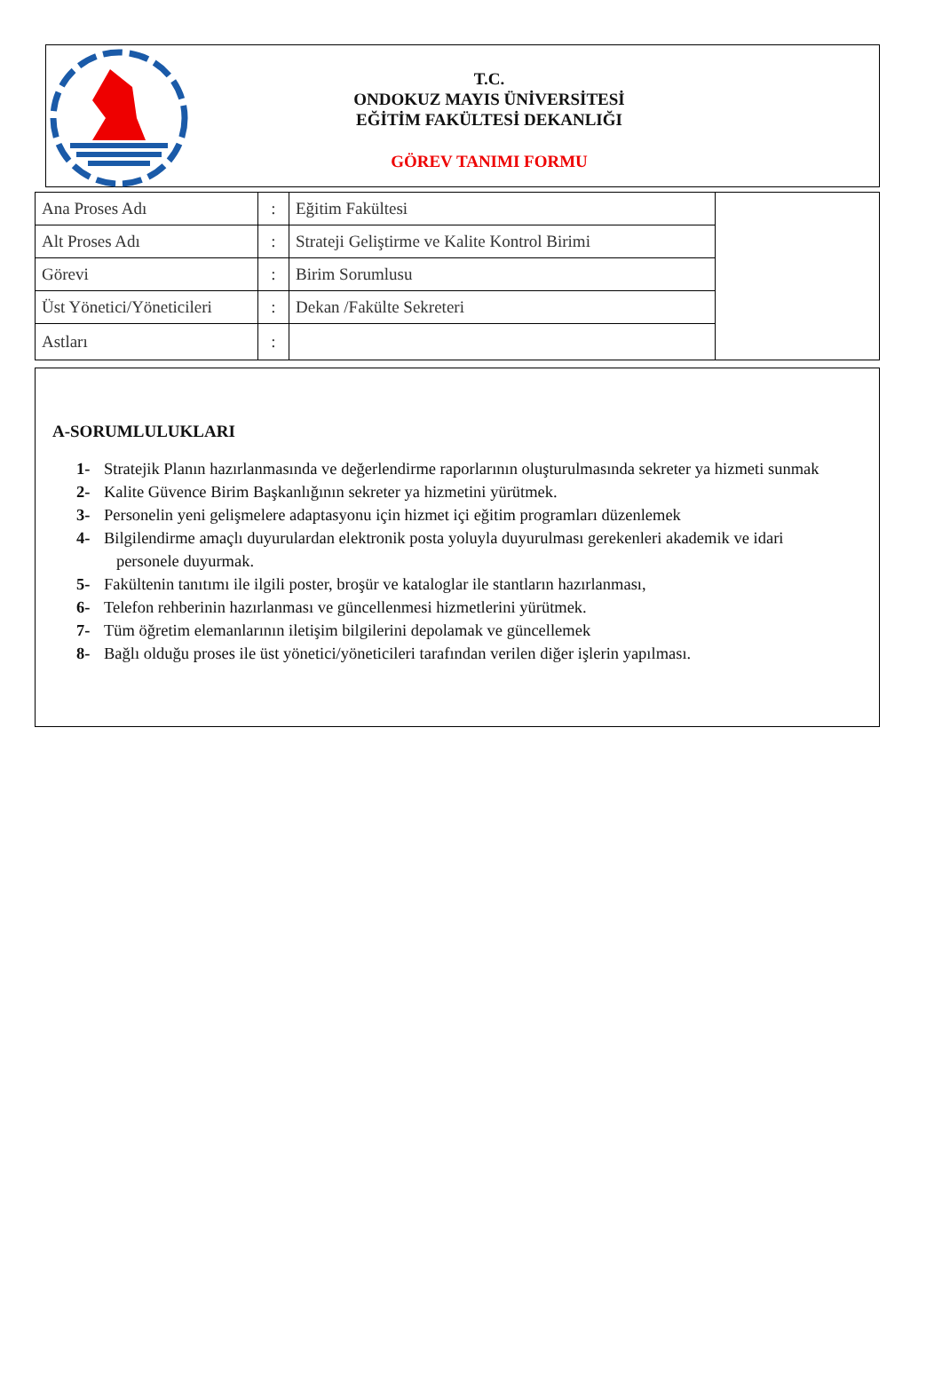T.C.
ONDOKUZ MAYIS ÜNİVERSİTESİ
EĞİTİM FAKÜLTESİ DEKANLIĞI
GÖREV TANIMI FORMU
| Ana Proses Adı | : | Eğitim Fakültesi | |
| Alt Proses Adı | : | Strateji Geliştirme ve Kalite Kontrol Birimi | |
| Görevi | : | Birim Sorumlusu | |
| Üst Yönetici/Yöneticileri | : | Dekan /Fakülte Sekreteri | |
| Astları | : | | |
A-SORUMLULUKLARI
1- Stratejik Planın hazırlanmasında ve değerlendirme raporlarının oluşturulmasında sekreter ya hizmeti sunmak
2- Kalite Güvence Birim Başkanlığının sekreter ya hizmetini yürütmek.
3- Personelin yeni gelişmelere adaptasyonu için hizmet içi eğitim programları düzenlemek
4- Bilgilendirme amaçlı duyurulardan elektronik posta yoluyla duyurulması gerekenleri akademik ve idari
personele duyurmak.
5- Fakültenin tanıtımı ile ilgili poster, broşür ve kataloglar ile stantların hazırlanması,
6- Telefon rehberinin hazırlanması ve güncellenmesi hizmetlerini yürütmek.
7- Tüm öğretim elemanlarının iletişim bilgilerini depolamak ve güncellemek
8- Bağlı olduğu proses ile üst yönetici/yöneticileri tarafından verilen diğer işlerin yapılması.